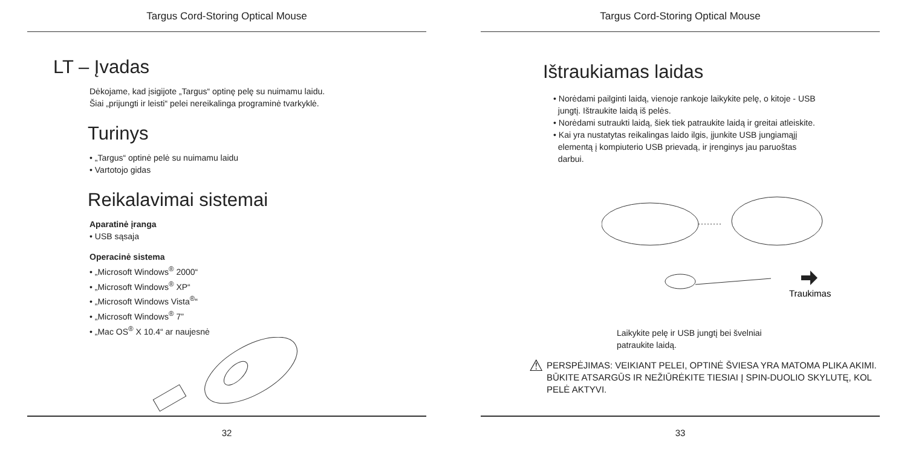Targus Cord-Storing Optical Mouse
LT – Įvadas
Dėkojame, kad įsigijote „Targus“ optinę pelę su nuimamu laidu.
Šiai „prijungti ir leisti“ pelei nereikalinga programinė tvarkyklė.
Turinys
• „Targus“ optinė pelė su nuimamu laidu
• Vartotojo gidas
Reikalavimai sistemai
Aparatinė įranga
• USB sąsaja
Operacinė sistema
• „Microsoft Windows<sup>®</sup> 2000“
• „Microsoft Windows<sup>®</sup> XP“
• „Microsoft Windows Vista<sup>®</sup>“
• „Microsoft Windows<sup>®</sup> 7”
• „Mac OS<sup>®</sup> X 10.4“ ar naujesnė
32
Targus Cord-Storing Optical Mouse
Ištraukiamas laidas
• Norėdami pailginti laidą, vienoje rankoje laikykite pelę, o kitoje - USB
jungtį. Ištraukite laidą iš pelės.
• Norėdami sutraukti laidą, šiek tiek patraukite laidą ir greitai atleiskite.
• Kai yra nustatytas reikalingas laido ilgis, įjunkite USB jungiamąjį
elementą į kompiuterio USB prievadą, ir įrenginys jau paruoštas
darbui.
Traukimas
Laikykite pelę ir USB jungtį bei švelniai patraukite laidą.
⚠ PERSPĖJIMAS: VEIKIANT PELEI, OPTINĖ ŠVIESA YRA MATOMA PLIKA AKIMI. BŪKITE ATSARGŪS IR NEŽIŪRĖKITE TIESIAI Į SPIN-DUOLIO SKYLUTĘ, KOL PELĖ AKTYVI.
33